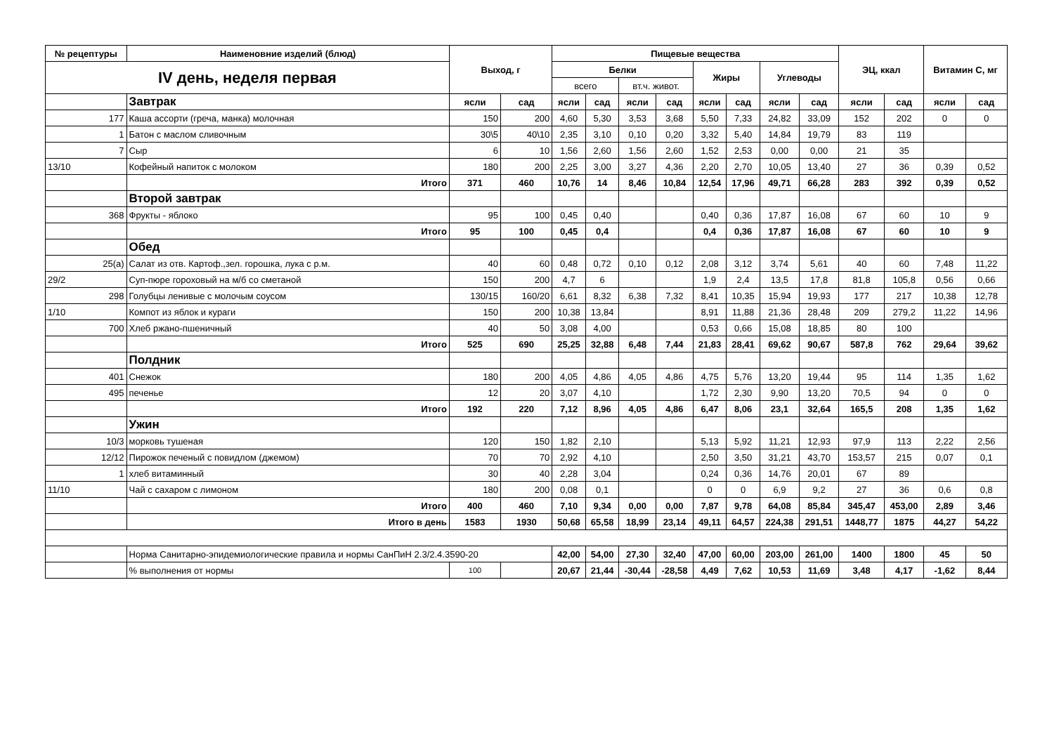| № рецептуры | Наименовние изделий (блюд) | Выход, г | | Пищевые вещества | | | | | | | | ЭЦ, ккал | | Витамин С, мг | |
| --- | --- | --- | --- | --- | --- | --- | --- | --- | --- | --- | --- | --- | --- | --- | --- |
| IV день, неделя первая | | | | Белки | | | | Жиры | | Углеводы | | | | | |
| | | | | всего | | вт.ч. живот. | | | | | | | | | |
| | Завтрак | ясли | сад | ясли | сад | ясли | сад | ясли | сад | ясли | сад | ясли | сад | ясли | сад |
| 177 | Каша ассорти (греча, манка) молочная | 150 | 200 | 4,60 | 5,30 | 3,53 | 3,68 | 5,50 | 7,33 | 24,82 | 33,09 | 152 | 202 | 0 | 0 |
| 1 | Батон с маслом сливочным | 30\5 | 40\10 | 2,35 | 3,10 | 0,10 | 0,20 | 3,32 | 5,40 | 14,84 | 19,79 | 83 | 119 | | |
| 7 | Сыр | 6 | 10 | 1,56 | 2,60 | 1,56 | 2,60 | 1,52 | 2,53 | 0,00 | 0,00 | 21 | 35 | | |
| 13/10 | Кофейный напиток с молоком | 180 | 200 | 2,25 | 3,00 | 3,27 | 4,36 | 2,20 | 2,70 | 10,05 | 13,40 | 27 | 36 | 0,39 | 0,52 |
| | Итого | 371 | 460 | 10,76 | 14 | 8,46 | 10,84 | 12,54 | 17,96 | 49,71 | 66,28 | 283 | 392 | 0,39 | 0,52 |
| | Второй завтрак | | | | | | | | | | | | | | |
| 368 | Фрукты - яблоко | 95 | 100 | 0,45 | 0,40 | | | 0,40 | 0,36 | 17,87 | 16,08 | 67 | 60 | 10 | 9 |
| | Итого | 95 | 100 | 0,45 | 0,4 | | | 0,4 | 0,36 | 17,87 | 16,08 | 67 | 60 | 10 | 9 |
| | Обед | | | | | | | | | | | | | | |
| 25(а) | Салат из отв. Картоф.,зел. горошка, лука с р.м. | 40 | 60 | 0,48 | 0,72 | 0,10 | 0,12 | 2,08 | 3,12 | 3,74 | 5,61 | 40 | 60 | 7,48 | 11,22 |
| 29/2 | Суп-пюре гороховый на м/б со сметаной | 150 | 200 | 4,7 | 6 | | | 1,9 | 2,4 | 13,5 | 17,8 | 81,8 | 105,8 | 0,56 | 0,66 |
| 298 | Голубцы ленивые с молочым соусом | 130/15 | 160/20 | 6,61 | 8,32 | 6,38 | 7,32 | 8,41 | 10,35 | 15,94 | 19,93 | 177 | 217 | 10,38 | 12,78 |
| 1/10 | Компот из яблок и кураги | 150 | 200 | 10,38 | 13,84 | | | 8,91 | 11,88 | 21,36 | 28,48 | 209 | 279,2 | 11,22 | 14,96 |
| 700 | Хлеб ржано-пшеничный | 40 | 50 | 3,08 | 4,00 | | | 0,53 | 0,66 | 15,08 | 18,85 | 80 | 100 | | |
| | Итого | 525 | 690 | 25,25 | 32,88 | 6,48 | 7,44 | 21,83 | 28,41 | 69,62 | 90,67 | 587,8 | 762 | 29,64 | 39,62 |
| | Полдник | | | | | | | | | | | | | | |
| 401 | Снежок | 180 | 200 | 4,05 | 4,86 | 4,05 | 4,86 | 4,75 | 5,76 | 13,20 | 19,44 | 95 | 114 | 1,35 | 1,62 |
| 495 | печенье | 12 | 20 | 3,07 | 4,10 | | | 1,72 | 2,30 | 9,90 | 13,20 | 70,5 | 94 | 0 | 0 |
| | Итого | 192 | 220 | 7,12 | 8,96 | 4,05 | 4,86 | 6,47 | 8,06 | 23,1 | 32,64 | 165,5 | 208 | 1,35 | 1,62 |
| | Ужин | | | | | | | | | | | | | | |
| 10/3 | морковь тушеная | 120 | 150 | 1,82 | 2,10 | | | 5,13 | 5,92 | 11,21 | 12,93 | 97,9 | 113 | 2,22 | 2,56 |
| 12/12 | Пирожок печеный с повидлом (джемом) | 70 | 70 | 2,92 | 4,10 | | | 2,50 | 3,50 | 31,21 | 43,70 | 153,57 | 215 | 0,07 | 0,1 |
| 1 | хлеб витаминный | 30 | 40 | 2,28 | 3,04 | | | 0,24 | 0,36 | 14,76 | 20,01 | 67 | 89 | | |
| 11/10 | Чай с сахаром с лимоном | 180 | 200 | 0,08 | 0,1 | | | 0 | 0 | 6,9 | 9,2 | 27 | 36 | 0,6 | 0,8 |
| | Итого | 400 | 460 | 7,10 | 9,34 | 0,00 | 0,00 | 7,87 | 9,78 | 64,08 | 85,84 | 345,47 | 453,00 | 2,89 | 3,46 |
| | Итого в день | 1583 | 1930 | 50,68 | 65,58 | 18,99 | 23,14 | 49,11 | 64,57 | 224,38 | 291,51 | 1448,77 | 1875 | 44,27 | 54,22 |
| | Норма Санитарно-эпидемиологические правила и нормы СанПиН 2.3/2.4.3590-20 | | | 42,00 | 54,00 | 27,30 | 32,40 | 47,00 | 60,00 | 203,00 | 261,00 | 1400 | 1800 | 45 | 50 |
| | % выполнения от нормы | 100 | | 20,67 | 21,44 | -30,44 | -28,58 | 4,49 | 7,62 | 10,53 | 11,69 | 3,48 | 4,17 | -1,62 | 8,44 |